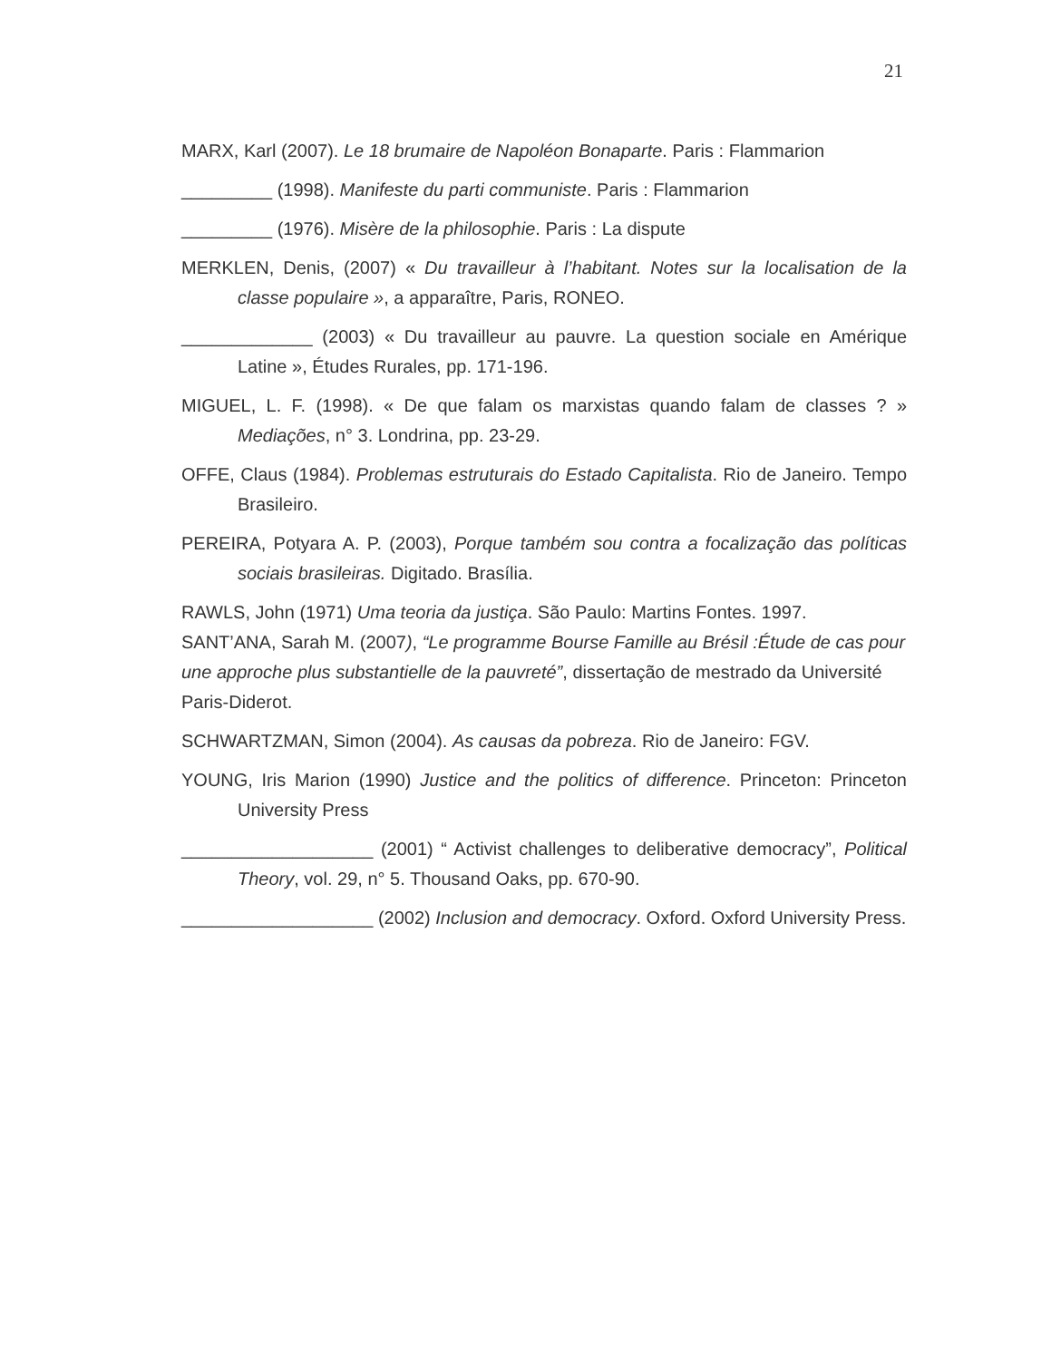21
MARX, Karl (2007). Le 18 brumaire de Napoléon Bonaparte. Paris : Flammarion
_________ (1998). Manifeste du parti communiste. Paris : Flammarion
_________ (1976). Misère de la philosophie. Paris : La dispute
MERKLEN, Denis, (2007) « Du travailleur à l’habitant. Notes sur la localisation de la classe populaire », a apparaître, Paris, RONEO.
_____________ (2003) « Du travailleur au pauvre. La question sociale en Amérique Latine », Études Rurales, pp. 171-196.
MIGUEL, L. F. (1998). « De que falam os marxistas quando falam de classes ? » Mediações, n° 3. Londrina, pp. 23-29.
OFFE, Claus (1984). Problemas estruturais do Estado Capitalista. Rio de Janeiro. Tempo Brasileiro.
PEREIRA, Potyara A. P. (2003), Porque também sou contra a focalização das políticas sociais brasileiras. Digitado. Brasília.
RAWLS, John (1971) Uma teoria da justiça. São Paulo: Martins Fontes. 1997.
SANT’ANA, Sarah M. (2007), “Le programme Bourse Famille au Brésil :Étude de cas pour une approche plus substantielle de la pauvreté”, dissertação de mestrado da Université Paris-Diderot.
SCHWARTZMAN, Simon (2004). As causas da pobreza. Rio de Janeiro: FGV.
YOUNG, Iris Marion (1990) Justice and the politics of difference. Princeton: Princeton University Press
___________________ (2001) “ Activist challenges to deliberative democracy”, Political Theory, vol. 29, n° 5. Thousand Oaks, pp. 670-90.
___________________ (2002) Inclusion and democracy. Oxford. Oxford University Press.